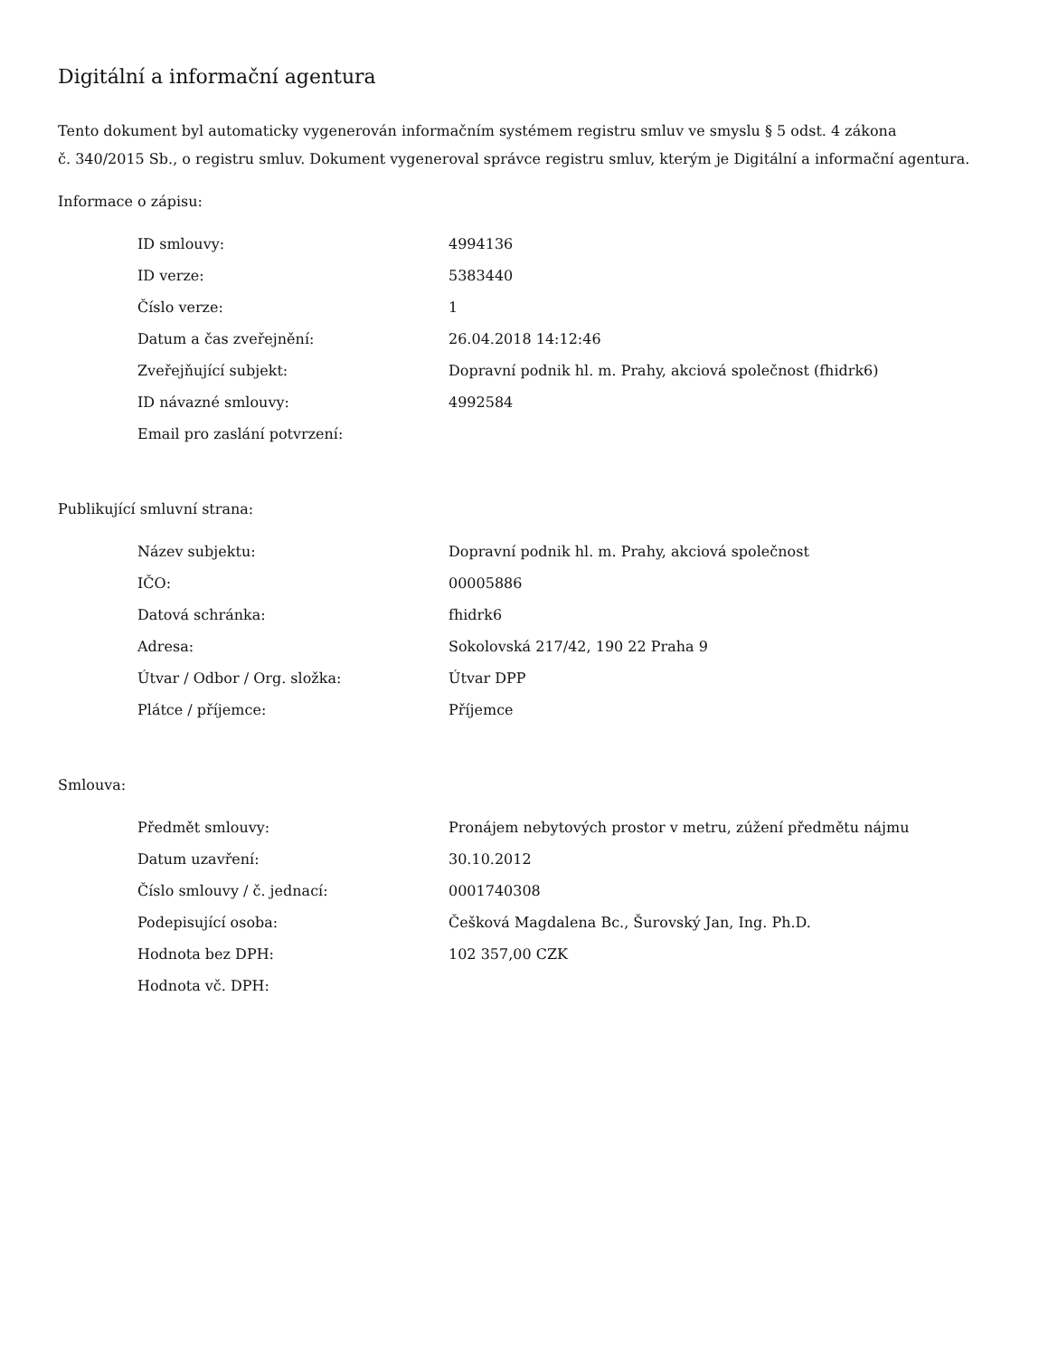Digitální a informační agentura
Tento dokument byl automaticky vygenerován informačním systémem registru smluv ve smyslu § 5 odst. 4 zákona
č. 340/2015 Sb., o registru smluv. Dokument vygeneroval správce registru smluv, kterým je Digitální a informační agentura.
Informace o zápisu:
| ID smlouvy: | 4994136 |
| ID verze: | 5383440 |
| Číslo verze: | 1 |
| Datum a čas zveřejnění: | 26.04.2018 14:12:46 |
| Zveřejňující subjekt: | Dopravní podnik hl. m. Prahy, akciová společnost (fhidrk6) |
| ID návazné smlouvy: | 4992584 |
| Email pro zaslání potvrzení: | |
Publikující smluvní strana:
| Název subjektu: | Dopravní podnik hl. m. Prahy, akciová společnost |
| IČO: | 00005886 |
| Datová schránka: | fhidrk6 |
| Adresa: | Sokolovská 217/42, 190 22 Praha 9 |
| Útvar / Odbor / Org. složka: | Útvar DPP |
| Plátce / příjemce: | Příjemce |
Smlouva:
| Předmět smlouvy: | Pronájem nebytových prostor v metru, zúžení předmětu nájmu |
| Datum uzavření: | 30.10.2012 |
| Číslo smlouvy / č. jednací: | 0001740308 |
| Podepisující osoba: | Češková Magdalena Bc., Šurovský Jan, Ing. Ph.D. |
| Hodnota bez DPH: | 102 357,00 CZK |
| Hodnota vč. DPH: | |